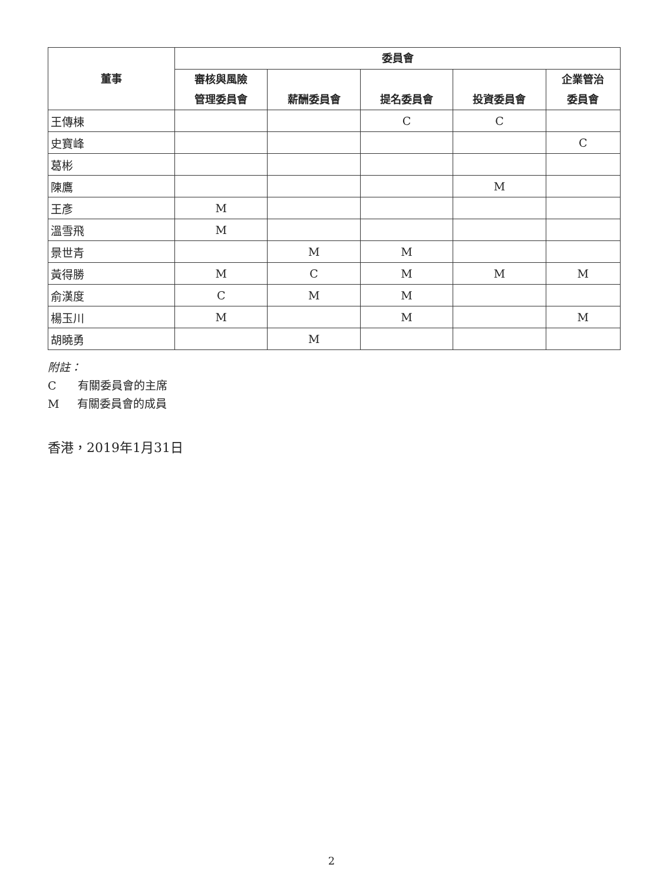| 董事 | 委員會 | | | | |
| --- | --- | --- | --- | --- | --- |
| | 審核與風險 管理委員會 | 薪酬委員會 | 提名委員會 | 投資委員會 | 企業管治 委員會 |
| 王傳棟 | | | C | C | |
| 史寶峰 | | | | | C |
| 葛彬 | | | | | |
| 陳鷹 | | | | M | |
| 王彥 | M | | | | |
| 溫雪飛 | M | | | | |
| 景世青 | | M | M | | |
| 黃得勝 | M | C | M | M | M |
| 俞漢度 | C | M | M | | |
| 楊玉川 | M | | M | | M |
| 胡曉勇 | | M | | | |
附註：
C 有關委員會的主席
M 有關委員會的成員
香港，2019年1月31日
2